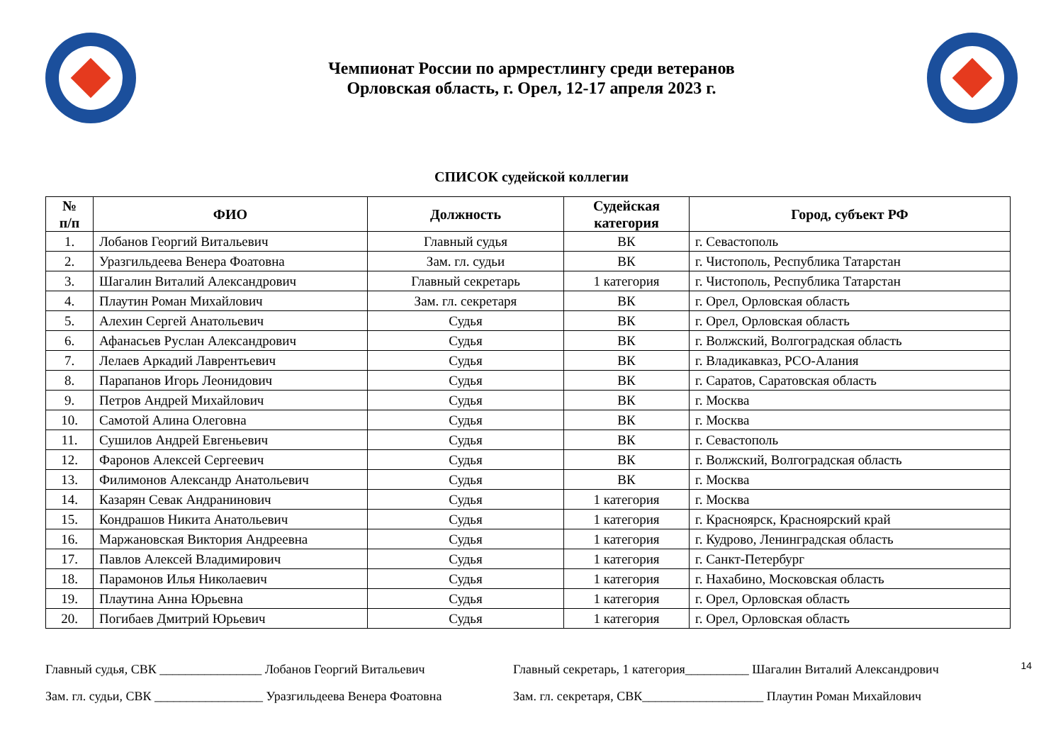Чемпионат России по армрестлингу среди ветеранов
Орловская область, г. Орел, 12-17 апреля 2023 г.
СПИСОК судейской коллегии
| № п/п | ФИО | Должность | Судейская категория | Город, субъект РФ |
| --- | --- | --- | --- | --- |
| 1. | Лобанов Георгий Витальевич | Главный судья | ВК | г. Севастополь |
| 2. | Уразгильдеева Венера Фоатовна | Зам. гл. судьи | ВК | г. Чистополь, Республика Татарстан |
| 3. | Шагалин Виталий Александрович | Главный секретарь | 1 категория | г. Чистополь, Республика Татарстан |
| 4. | Плаутин Роман Михайлович | Зам. гл. секретаря | ВК | г. Орел, Орловская область |
| 5. | Алехин Сергей Анатольевич | Судья | ВК | г. Орел, Орловская область |
| 6. | Афанасьев Руслан Александрович | Судья | ВК | г. Волжский, Волгоградская область |
| 7. | Лелаев Аркадий Лаврентьевич | Судья | ВК | г. Владикавказ, РСО-Алания |
| 8. | Парапанов Игорь Леонидович | Судья | ВК | г. Саратов, Саратовская область |
| 9. | Петров Андрей Михайлович | Судья | ВК | г. Москва |
| 10. | Самотой Алина Олеговна | Судья | ВК | г. Москва |
| 11. | Сушилов Андрей Евгеньевич | Судья | ВК | г. Севастополь |
| 12. | Фаронов Алексей Сергеевич | Судья | ВК | г. Волжский, Волгоградская область |
| 13. | Филимонов Александр Анатольевич | Судья | ВК | г. Москва |
| 14. | Казарян Севак Андранинович | Судья | 1 категория | г. Москва |
| 15. | Кондрашов Никита Анатольевич | Судья | 1 категория | г. Красноярск, Красноярский край |
| 16. | Маржановская Виктория Андреевна | Судья | 1 категория | г. Кудрово, Ленинградская область |
| 17. | Павлов Алексей Владимирович | Судья | 1 категория | г. Санкт-Петербург |
| 18. | Парамонов Илья Николаевич | Судья | 1 категория | г. Нахабино, Московская область |
| 19. | Плаутина Анна Юрьевна | Судья | 1 категория | г. Орел, Орловская область |
| 20. | Погибаев Дмитрий Юрьевич | Судья | 1 категория | г. Орел, Орловская область |
Главный судья, СВК ________________ Лобанов Георгий Витальевич
Зам. гл. судьи, СВК _________________ Уразгильдеева Венера Фоатовна
Главный секретарь, 1 категория__________ Шагалин Виталий Александрович
Зам. гл. секретаря, СВК___________________ Плаутин Роман Михайлович
14